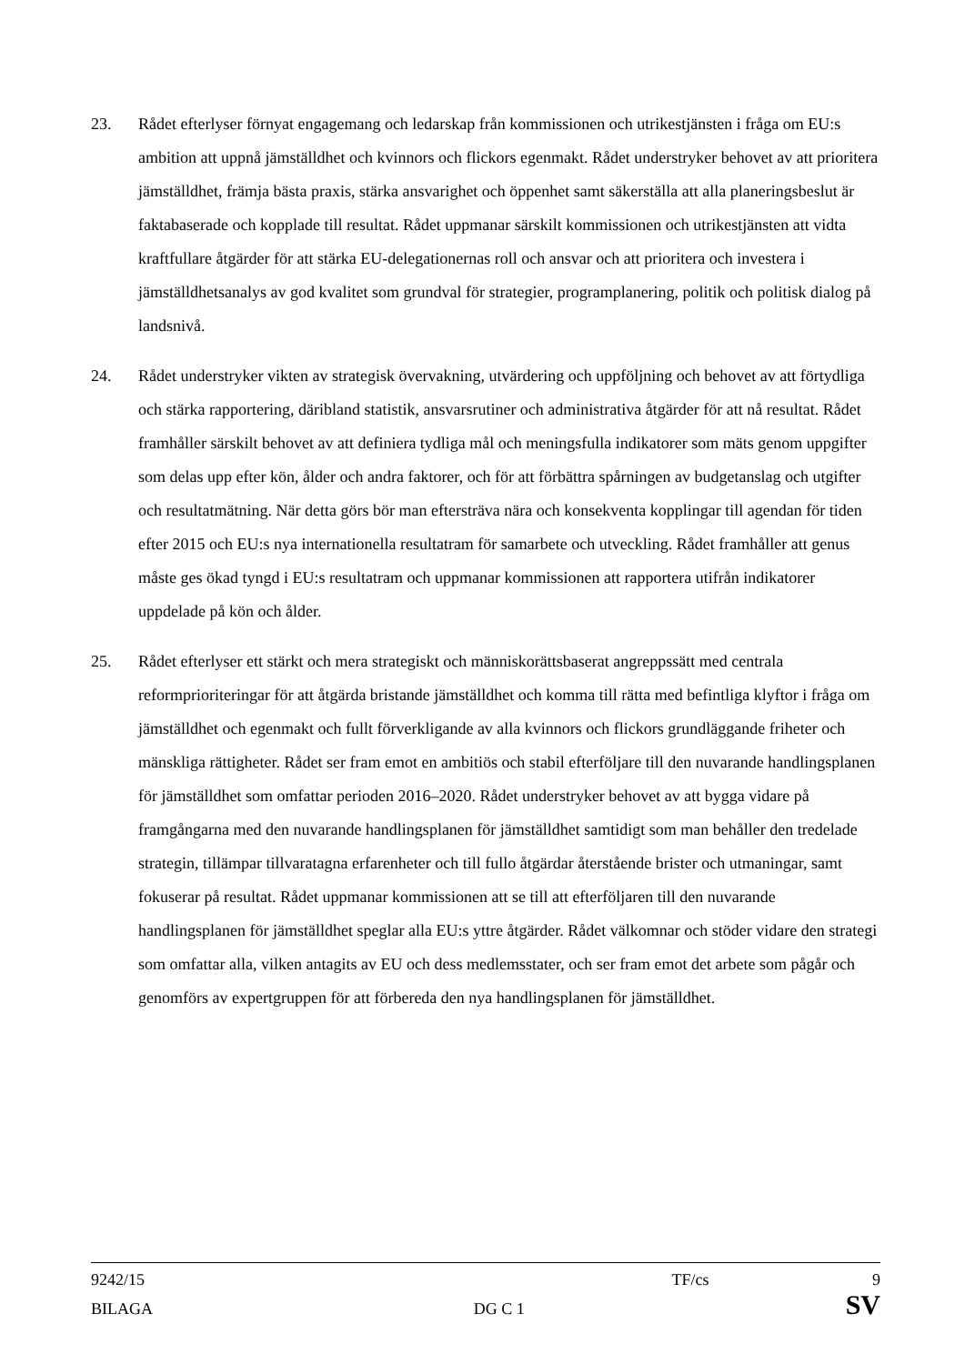23. Rådet efterlyser förnyat engagemang och ledarskap från kommissionen och utrikestjänsten i fråga om EU:s ambition att uppnå jämställdhet och kvinnors och flickors egenmakt. Rådet understryker behovet av att prioritera jämställdhet, främja bästa praxis, stärka ansvarighet och öppenhet samt säkerställa att alla planeringsbeslut är faktabaserade och kopplade till resultat. Rådet uppmanar särskilt kommissionen och utrikestjänsten att vidta kraftfullare åtgärder för att stärka EU-delegationernas roll och ansvar och att prioritera och investera i jämställdhetsanalys av god kvalitet som grundval för strategier, programplanering, politik och politisk dialog på landsnivå.
24. Rådet understryker vikten av strategisk övervakning, utvärdering och uppföljning och behovet av att förtydliga och stärka rapportering, däribland statistik, ansvarsrutiner och administrativa åtgärder för att nå resultat. Rådet framhåller särskilt behovet av att definiera tydliga mål och meningsfulla indikatorer som mäts genom uppgifter som delas upp efter kön, ålder och andra faktorer, och för att förbättra spårningen av budgetanslag och utgifter och resultatmätning. När detta görs bör man eftersträva nära och konsekventa kopplingar till agendan för tiden efter 2015 och EU:s nya internationella resultatram för samarbete och utveckling. Rådet framhåller att genus måste ges ökad tyngd i EU:s resultatram och uppmanar kommissionen att rapportera utifrån indikatorer uppdelade på kön och ålder.
25. Rådet efterlyser ett stärkt och mera strategiskt och människorättsbaserat angreppssätt med centrala reformprioriteringar för att åtgärda bristande jämställdhet och komma till rätta med befintliga klyftor i fråga om jämställdhet och egenmakt och fullt förverkligande av alla kvinnors och flickors grundläggande friheter och mänskliga rättigheter. Rådet ser fram emot en ambitiös och stabil efterföljare till den nuvarande handlingsplanen för jämställdhet som omfattar perioden 2016–2020. Rådet understryker behovet av att bygga vidare på framgångarna med den nuvarande handlingsplanen för jämställdhet samtidigt som man behåller den tredelade strategin, tillämpar tillvaratagna erfarenheter och till fullo åtgärdar återstående brister och utmaningar, samt fokuserar på resultat. Rådet uppmanar kommissionen att se till att efterföljaren till den nuvarande handlingsplanen för jämställdhet speglar alla EU:s yttre åtgärder. Rådet välkomnar och stöder vidare den strategi som omfattar alla, vilken antagits av EU och dess medlemsstater, och ser fram emot det arbete som pågår och genomförs av expertgruppen för att förbereda den nya handlingsplanen för jämställdhet.
9242/15 TF/cs 9
BILAGA DG C 1 SV